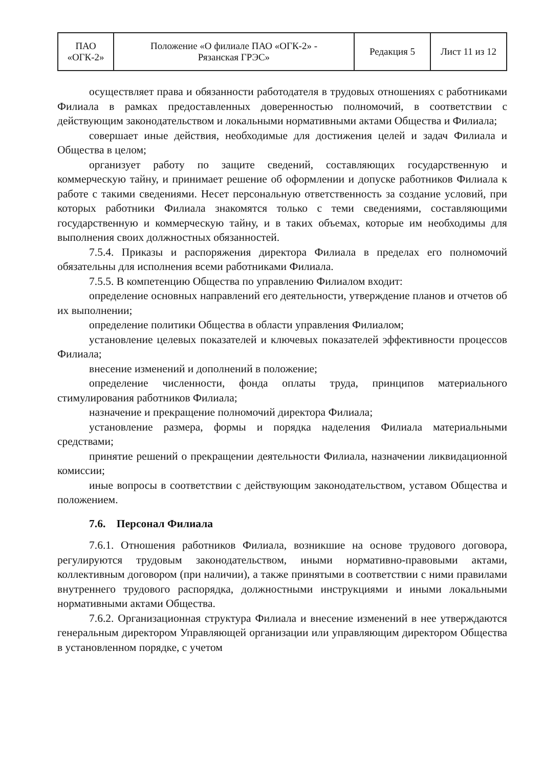| ПАО «ОГК-2» | Положение «О филиале ПАО «ОГК-2» - Рязанская ГРЭС» | Редакция 5 | Лист 11 из 12 |
осуществляет права и обязанности работодателя в трудовых отношениях с работниками Филиала в рамках предоставленных доверенностью полномочий, в соответствии с действующим законодательством и локальными нормативными актами Общества и Филиала;
совершает иные действия, необходимые для достижения целей и задач Филиала и Общества в целом;
организует работу по защите сведений, составляющих государственную и коммерческую тайну, и принимает решение об оформлении и допуске работников Филиала к работе с такими сведениями. Несет персональную ответственность за создание условий, при которых работники Филиала знакомятся только с теми сведениями, составляющими государственную и коммерческую тайну, и в таких объемах, которые им необходимы для выполнения своих должностных обязанностей.
7.5.4. Приказы и распоряжения директора Филиала в пределах его полномочий обязательны для исполнения всеми работниками Филиала.
7.5.5. В компетенцию Общества по управлению Филиалом входит:
определение основных направлений его деятельности, утверждение планов и отчетов об их выполнении;
определение политики Общества в области управления Филиалом;
установление целевых показателей и ключевых показателей эффективности процессов Филиала;
внесение изменений и дополнений в положение;
определение численности, фонда оплаты труда, принципов материального стимулирования работников Филиала;
назначение и прекращение полномочий директора Филиала;
установление размера, формы и порядка наделения Филиала материальными средствами;
принятие решений о прекращении деятельности Филиала, назначении ликвидационной комиссии;
иные вопросы в соответствии с действующим законодательством, уставом Общества и положением.
7.6. Персонал Филиала
7.6.1. Отношения работников Филиала, возникшие на основе трудового договора, регулируются трудовым законодательством, иными нормативно-правовыми актами, коллективным договором (при наличии), а также принятыми в соответствии с ними правилами внутреннего трудового распорядка, должностными инструкциями и иными локальными нормативными актами Общества.
7.6.2. Организационная структура Филиала и внесение изменений в нее утверждаются генеральным директором Управляющей организации или управляющим директором Общества в установленном порядке, с учетом